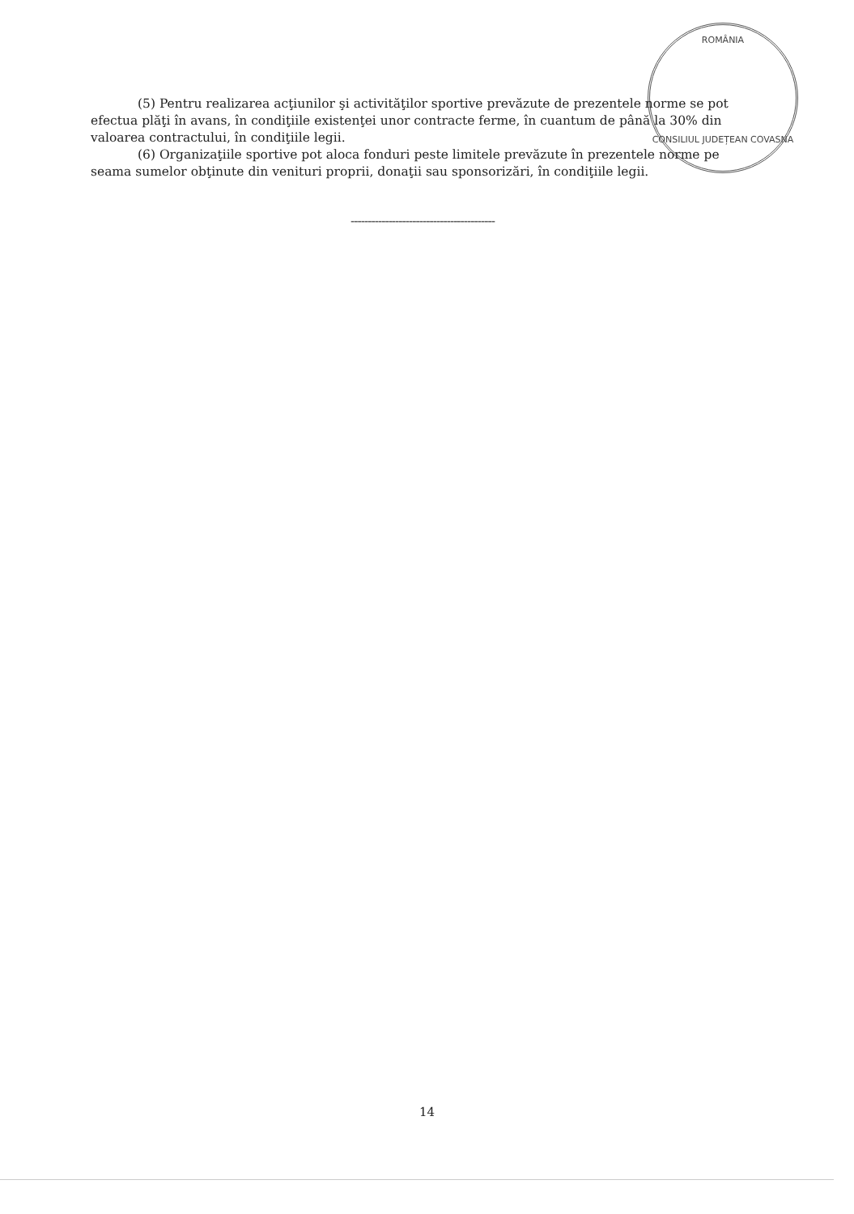ROMÂNIA
CONSILIUL JUDEȚEAN COVASNA
(5) Pentru realizarea acţiunilor şi activităţilor sportive prevăzute de prezentele norme se pot efectua plăţi în avans, în condiţiile existenţei unor contracte ferme, în cuantum de până la 30% din valoarea contractului, în condiţiile legii.
(6) Organizaţiile sportive pot aloca fonduri peste limitele prevăzute în prezentele norme pe seama sumelor obţinute din venituri proprii, donaţii sau sponsorizări, în condiţiile legii.
------------------------------------------
14